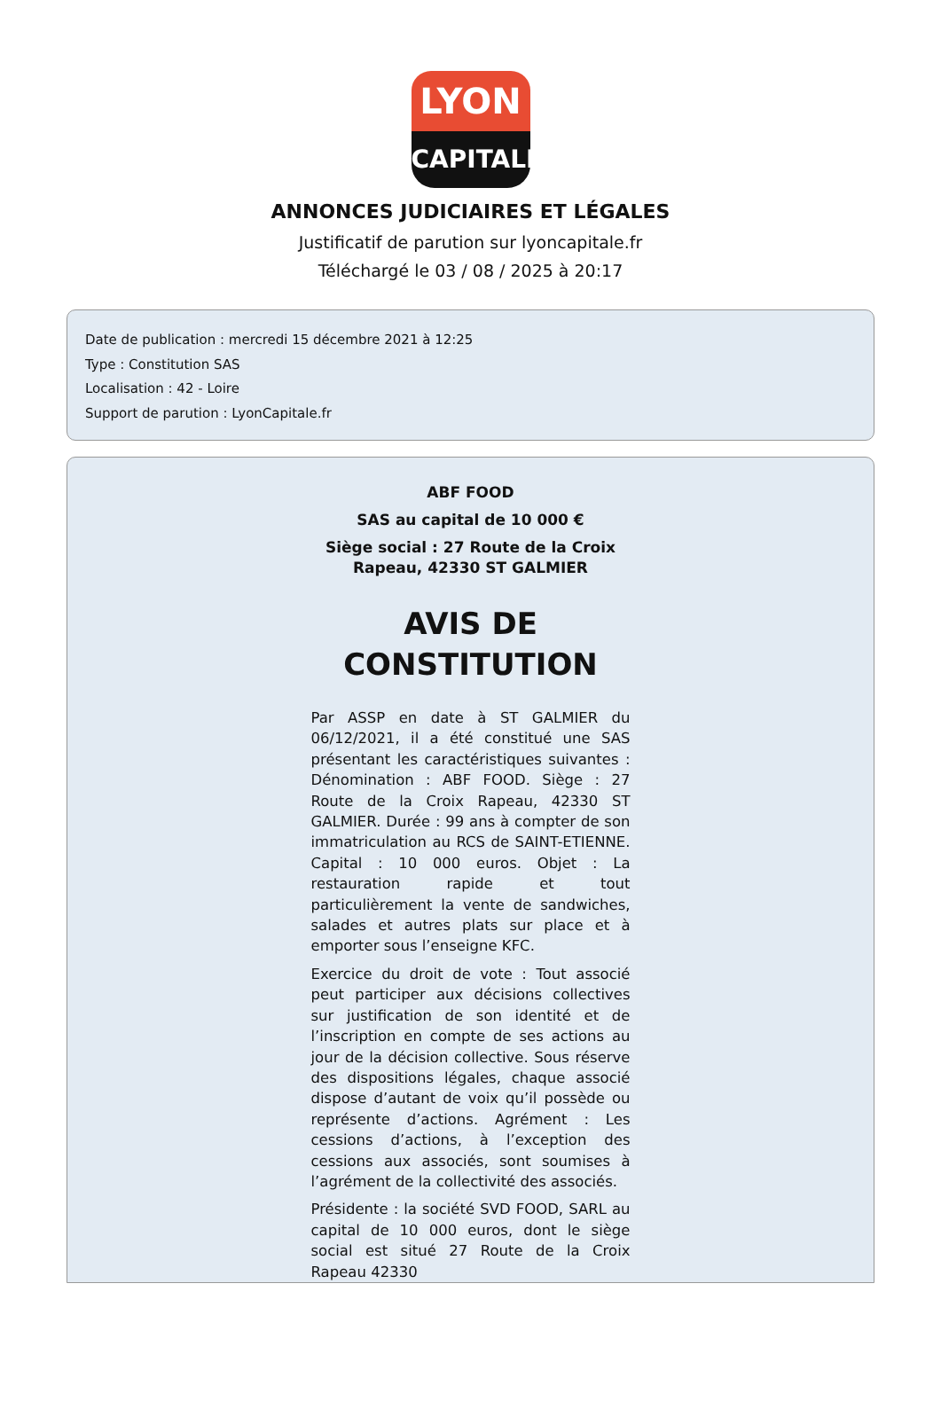LYON
CAPITALE
ANNONCES JUDICIAIRES ET LÉGALES
Justificatif de parution sur lyoncapitale.fr
Téléchargé le 03 / 08 / 2025 à 20:17
Date de publication : mercredi 15 décembre 2021 à 12:25
Type : Constitution SAS
Localisation : 42 - Loire
Support de parution : LyonCapitale.fr
ABF FOOD
SAS au capital de 10 000 €
Siège social : 27 Route de la Croix Rapeau, 42330 ST GALMIER
AVIS DE CONSTITUTION
Par ASSP en date à ST GALMIER du 06/12/2021, il a été constitué une SAS présentant les caractéristiques suivantes : Dénomination : ABF FOOD. Siège : 27 Route de la Croix Rapeau, 42330 ST GALMIER. Durée : 99 ans à compter de son immatriculation au RCS de SAINT-ETIENNE. Capital : 10 000 euros. Objet : La restauration rapide et tout particulièrement la vente de sandwiches, salades et autres plats sur place et à emporter sous l’enseigne KFC.
Exercice du droit de vote : Tout associé peut participer aux décisions collectives sur justification de son identité et de l’inscription en compte de ses actions au jour de la décision collective. Sous réserve des dispositions légales, chaque associé dispose d’autant de voix qu’il possède ou représente d’actions. Agrément : Les cessions d’actions, à l’exception des cessions aux associés, sont soumises à l’agrément de la collectivité des associés.
Présidente : la société SVD FOOD, SARL au capital de 10 000 euros, dont le siège social est situé 27 Route de la Croix Rapeau 42330